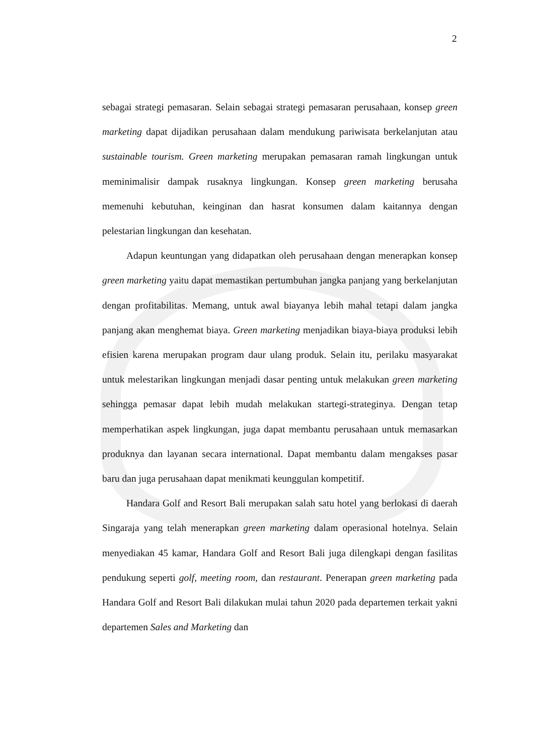2
sebagai strategi pemasaran. Selain sebagai strategi pemasaran perusahaan, konsep green marketing dapat dijadikan perusahaan dalam mendukung pariwisata berkelanjutan atau sustainable tourism. Green marketing merupakan pemasaran ramah lingkungan untuk meminimalisir dampak rusaknya lingkungan. Konsep green marketing berusaha memenuhi kebutuhan, keinginan dan hasrat konsumen dalam kaitannya dengan pelestarian lingkungan dan kesehatan.
Adapun keuntungan yang didapatkan oleh perusahaan dengan menerapkan konsep green marketing yaitu dapat memastikan pertumbuhan jangka panjang yang berkelanjutan dengan profitabilitas. Memang, untuk awal biayanya lebih mahal tetapi dalam jangka panjang akan menghemat biaya. Green marketing menjadikan biaya-biaya produksi lebih efisien karena merupakan program daur ulang produk. Selain itu, perilaku masyarakat untuk melestarikan lingkungan menjadi dasar penting untuk melakukan green marketing sehingga pemasar dapat lebih mudah melakukan startegi-strateginya. Dengan tetap memperhatikan aspek lingkungan, juga dapat membantu perusahaan untuk memasarkan produknya dan layanan secara international. Dapat membantu dalam mengakses pasar baru dan juga perusahaan dapat menikmati keunggulan kompetitif.
Handara Golf and Resort Bali merupakan salah satu hotel yang berlokasi di daerah Singaraja yang telah menerapkan green marketing dalam operasional hotelnya. Selain menyediakan 45 kamar, Handara Golf and Resort Bali juga dilengkapi dengan fasilitas pendukung seperti golf, meeting room, dan restaurant. Penerapan green marketing pada Handara Golf and Resort Bali dilakukan mulai tahun 2020 pada departemen terkait yakni departemen Sales and Marketing dan